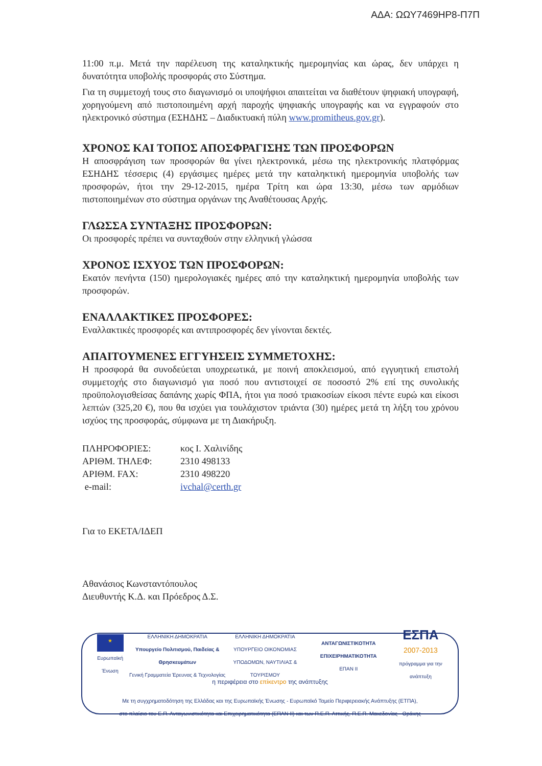ΑΔΑ: ΩΩΥ7469ΗΡ8-Π7Π
11:00 π.μ. Μετά την παρέλευση της καταληκτικής ημερομηνίας και ώρας, δεν υπάρχει η δυνατότητα υποβολής προσφοράς στο Σύστημα.
Για τη συμμετοχή τους στο διαγωνισμό οι υποψήφιοι απαιτείται να διαθέτουν ψηφιακή υπογραφή, χορηγούμενη από πιστοποιημένη αρχή παροχής ψηφιακής υπογραφής και να εγγραφούν στο ηλεκτρονικό σύστημα (ΕΣΗΔΗΣ – Διαδικτυακή πύλη www.promitheus.gov.gr).
ΧΡΟΝΟΣ ΚΑΙ ΤΟΠΟΣ ΑΠΟΣΦΡΑΓΙΣΗΣ ΤΩΝ ΠΡΟΣΦΟΡΩΝ
Η αποσφράγιση των προσφορών θα γίνει ηλεκτρονικά, μέσω της ηλεκτρονικής πλατφόρμας ΕΣΗΔΗΣ τέσσερις (4) εργάσιμες ημέρες μετά την καταληκτική ημερομηνία υποβολής των προσφορών, ήτοι την 29-12-2015, ημέρα Τρίτη και ώρα 13:30, μέσω των αρμόδιων πιστοποιημένων στο σύστημα οργάνων της Αναθέτουσας Αρχής.
ΓΛΩΣΣΑ ΣΥΝΤΑΞΗΣ ΠΡΟΣΦΟΡΩΝ:
Οι προσφορές πρέπει να συνταχθούν στην ελληνική γλώσσα
ΧΡΟΝΟΣ ΙΣΧΥΟΣ ΤΩΝ ΠΡΟΣΦΟΡΩΝ:
Εκατόν πενήντα (150) ημερολογιακές ημέρες από την καταληκτική ημερομηνία υποβολής των προσφορών.
ΕΝΑΛΛΑΚΤΙΚΕΣ ΠΡΟΣΦΟΡΕΣ:
Εναλλακτικές προσφορές και αντιπροσφορές δεν γίνονται δεκτές.
ΑΠΑΙΤΟΥΜΕΝΕΣ ΕΓΓΥΗΣΕΙΣ ΣΥΜΜΕΤΟΧΗΣ:
Η προσφορά θα συνοδεύεται υποχρεωτικά, με ποινή αποκλεισμού, από εγγυητική επιστολή συμμετοχής στο διαγωνισμό για ποσό που αντιστοιχεί σε ποσοστό 2% επί της συνολικής προϋπολογισθείσας δαπάνης χωρίς ΦΠΑ, ήτοι για ποσό τριακοσίων είκοσι πέντε ευρώ και είκοσι λεπτών (325,20 €), που θα ισχύει για τουλάχιστον τριάντα (30) ημέρες μετά τη λήξη του χρόνου ισχύος της προσφοράς, σύμφωνα με τη Διακήρυξη.
| ΠΛΗΡΟΦΟΡΙΕΣ: | κος Ι. Χαλινίδης |
| ΑΡΙΘΜ. ΤΗΛΕΦ: | 2310 498133 |
| ΑΡΙΘΜ. FAX: | 2310 498220 |
| e-mail: | ivchal@certh.gr |
Για το ΕΚΕΤΑ/ΙΔΕΠ
Αθανάσιος Κωνσταντόπουλος
Διευθυντής Κ.Δ. και Πρόεδρος Δ.Σ.
★
Ευρωπαϊκή Ένωση
ΕΛΛΗΝΙΚΗ ΔΗΜΟΚΡΑΤΙΑ
Υπουργείο Πολιτισμού, Παιδείας & Θρησκευμάτων
Γενική Γραμματεία Έρευνας & Τεχνολογίας
ΕΛΛΗΝΙΚΗ ΔΗΜΟΚΡΑΤΙΑ
ΥΠΟΥΡΓΕΙΟ ΟΙΚΟΝΟΜΙΑΣ
ΥΠΟΔΟΜΩΝ, ΝΑΥΤΙΛΙΑΣ & ΤΟΥΡΙΣΜΟΥ
ΑΝΤΑΓΩΝΙΣΤΙΚΟΤΗΤΑ ΕΠΙΧΕΙΡΗΜΑΤΙΚΟΤΗΤΑ
ΕΠΑΝ ΙΙ
ΕΣΠΑ
2007-2013
πρόγραμμα για την ανάπτυξη
η περιφέρεια στο επίκεντρο της ανάπτυξης
Με τη συγχρηματοδότηση της Ελλάδας και της Ευρωπαϊκής Ένωσης - Ευρωπαϊκό Ταμείο Περιφερειακής Ανάπτυξης (ΕΤΠΑ),
στο πλαίσιο του Ε.Π. Ανταγωνιστικότητα και Επιχειρηματικότητα (ΕΠΑΝ ΙΙ) και των Π.Ε.Π. Αττικής, Π.Ε.Π. Μακεδονίας - Θράκης